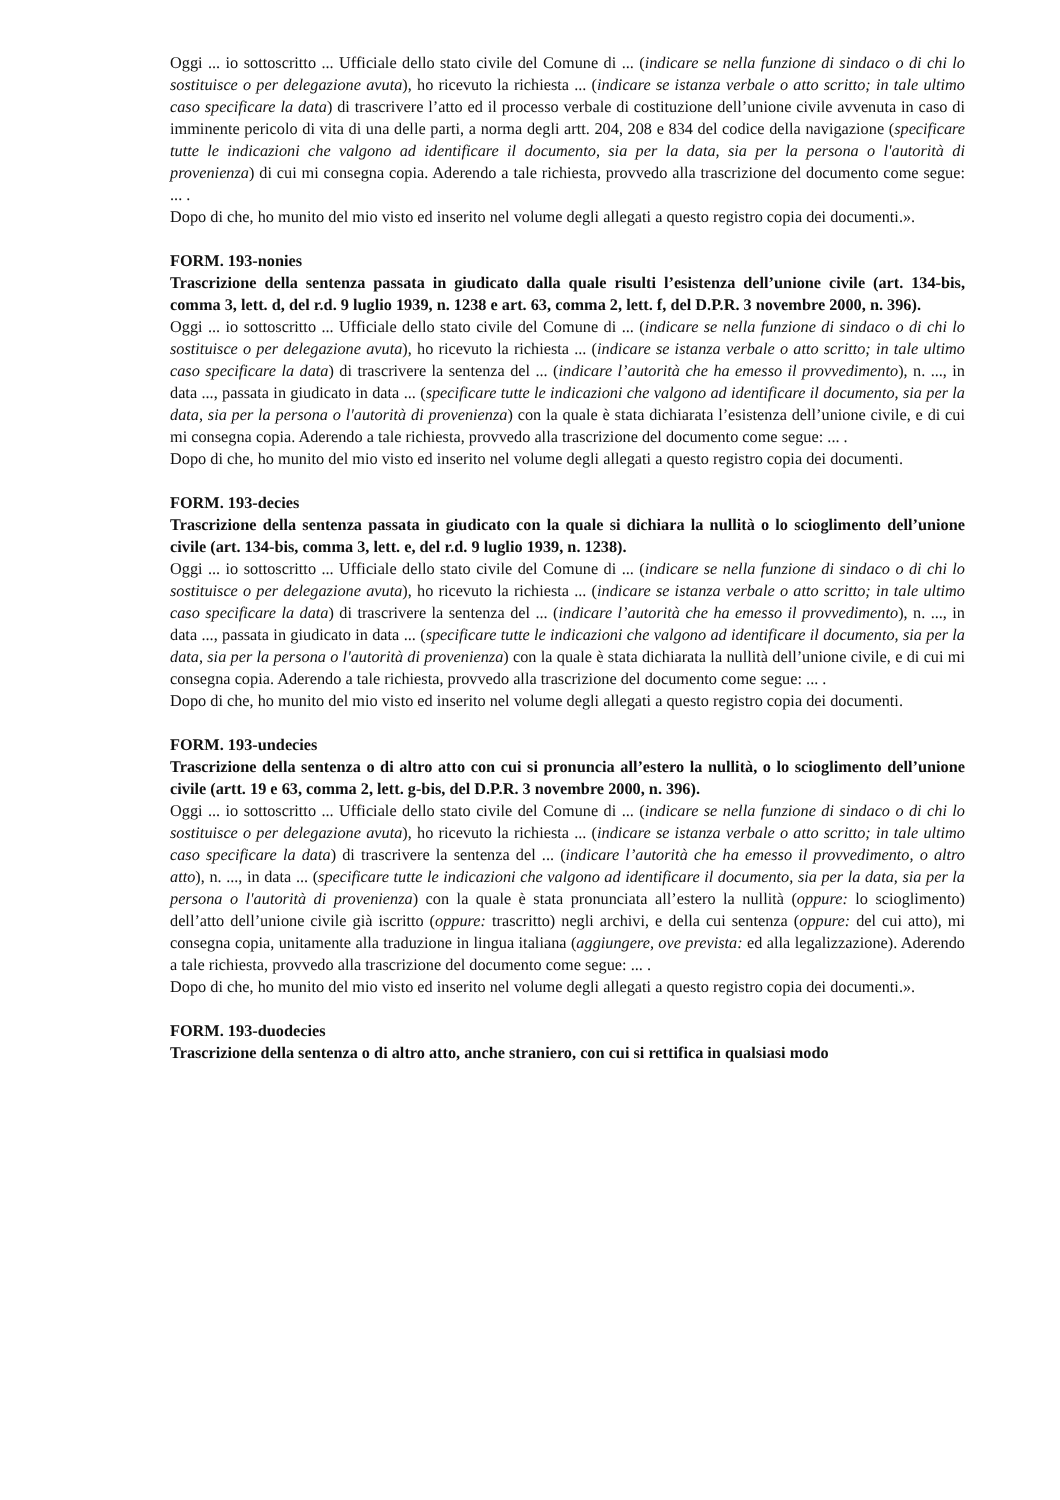Oggi ... io sottoscritto ... Ufficiale dello stato civile del Comune di ... (indicare se nella funzione di sindaco o di chi lo sostituisce o per delegazione avuta), ho ricevuto la richiesta ... (indicare se istanza verbale o atto scritto; in tale ultimo caso specificare la data) di trascrivere l’atto ed il processo verbale di costituzione dell’unione civile avvenuta in caso di imminente pericolo di vita di una delle parti, a norma degli artt. 204, 208 e 834 del codice della navigazione (specificare tutte le indicazioni che valgono ad identificare il documento, sia per la data, sia per la persona o l'autorità di provenienza) di cui mi consegna copia. Aderendo a tale richiesta, provvedo alla trascrizione del documento come segue: ... .
Dopo di che, ho munito del mio visto ed inserito nel volume degli allegati a questo registro copia dei documenti.».
FORM. 193-nonies
Trascrizione della sentenza passata in giudicato dalla quale risulti l’esistenza dell’unione civile (art. 134-bis, comma 3, lett. d, del r.d. 9 luglio 1939, n. 1238 e art. 63, comma 2, lett. f, del D.P.R. 3 novembre 2000, n. 396).
Oggi ... io sottoscritto ... Ufficiale dello stato civile del Comune di ... (indicare se nella funzione di sindaco o di chi lo sostituisce o per delegazione avuta), ho ricevuto la richiesta ... (indicare se istanza verbale o atto scritto; in tale ultimo caso specificare la data) di trascrivere la sentenza del ... (indicare l’autorità che ha emesso il provvedimento), n. ..., in data ..., passata in giudicato in data ... (specificare tutte le indicazioni che valgono ad identificare il documento, sia per la data, sia per la persona o l'autorità di provenienza) con la quale è stata dichiarata l’esistenza dell’unione civile, e di cui mi consegna copia. Aderendo a tale richiesta, provvedo alla trascrizione del documento come segue: ... .
Dopo di che, ho munito del mio visto ed inserito nel volume degli allegati a questo registro copia dei documenti.
FORM. 193-decies
Trascrizione della sentenza passata in giudicato con la quale si dichiara la nullità o lo scioglimento dell’unione civile (art. 134-bis, comma 3, lett. e, del r.d. 9 luglio 1939, n. 1238).
Oggi ... io sottoscritto ... Ufficiale dello stato civile del Comune di ... (indicare se nella funzione di sindaco o di chi lo sostituisce o per delegazione avuta), ho ricevuto la richiesta ... (indicare se istanza verbale o atto scritto; in tale ultimo caso specificare la data) di trascrivere la sentenza del ... (indicare l’autorità che ha emesso il provvedimento), n. ..., in data ..., passata in giudicato in data ... (specificare tutte le indicazioni che valgono ad identificare il documento, sia per la data, sia per la persona o l'autorità di provenienza) con la quale è stata dichiarata la nullità dell’unione civile, e di cui mi consegna copia. Aderendo a tale richiesta, provvedo alla trascrizione del documento come segue: ... .
Dopo di che, ho munito del mio visto ed inserito nel volume degli allegati a questo registro copia dei documenti.
FORM. 193-undecies
Trascrizione della sentenza o di altro atto con cui si pronuncia all’estero la nullità, o lo scioglimento dell’unione civile (artt. 19 e 63, comma 2, lett. g-bis, del D.P.R. 3 novembre 2000, n. 396).
Oggi ... io sottoscritto ... Ufficiale dello stato civile del Comune di ... (indicare se nella funzione di sindaco o di chi lo sostituisce o per delegazione avuta), ho ricevuto la richiesta ... (indicare se istanza verbale o atto scritto; in tale ultimo caso specificare la data) di trascrivere la sentenza del ... (indicare l’autorità che ha emesso il provvedimento, o altro atto), n. ..., in data ... (specificare tutte le indicazioni che valgono ad identificare il documento, sia per la data, sia per la persona o l'autorità di provenienza) con la quale è stata pronunciata all’estero la nullità (oppure: lo scioglimento) dell’atto dell’unione civile già iscritto (oppure: trascritto) negli archivi, e della cui sentenza (oppure: del cui atto), mi consegna copia, unitamente alla traduzione in lingua italiana (aggiungere, ove prevista: ed alla legalizzazione). Aderendo a tale richiesta, provvedo alla trascrizione del documento come segue: ... .
Dopo di che, ho munito del mio visto ed inserito nel volume degli allegati a questo registro copia dei documenti.».
FORM. 193-duodecies
Trascrizione della sentenza o di altro atto, anche straniero, con cui si rettifica in qualsiasi modo